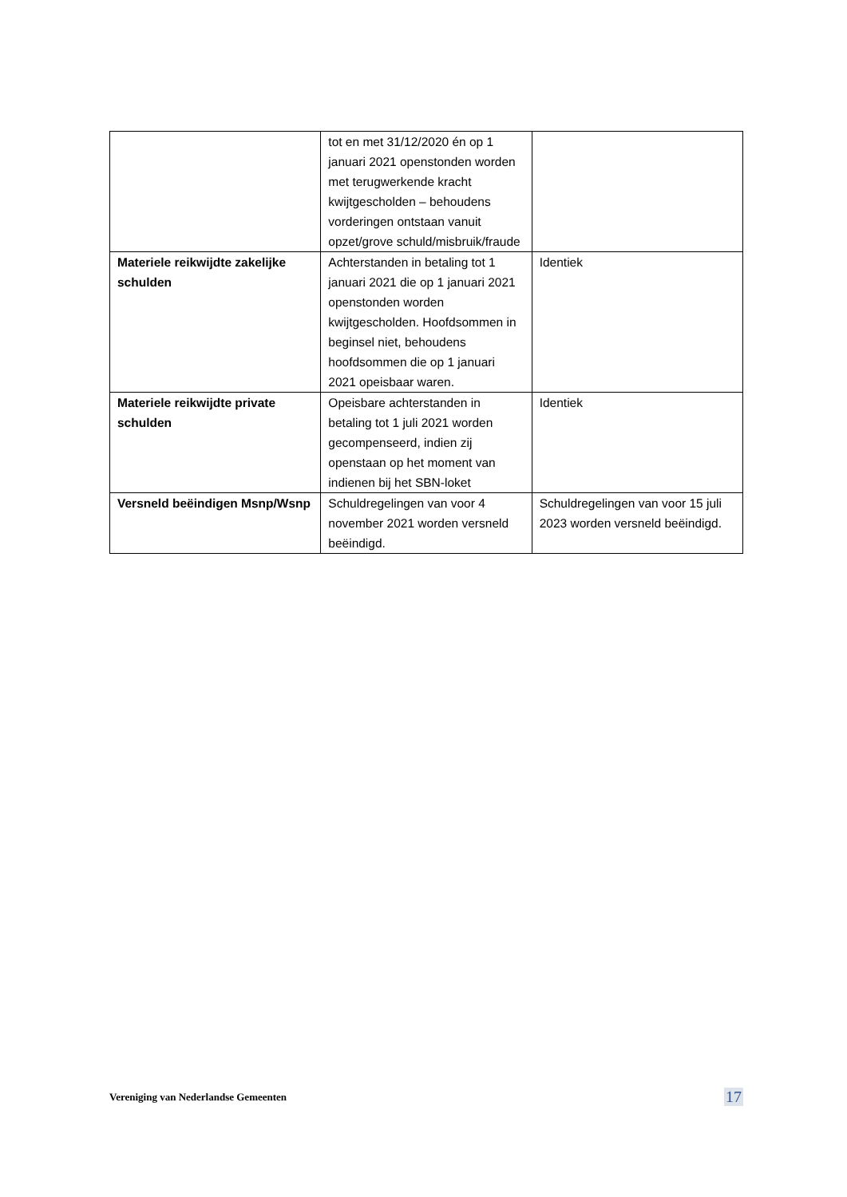| | tot en met 31/12/2020 én op 1 januari 2021 openstonden worden met terugwerkende kracht kwijtgescholden – behoudens vorderingen ontstaan vanuit opzet/grove schuld/misbruik/fraude | |
| Materiele reikwijdte zakelijke schulden | Achterstanden in betaling tot 1 januari 2021 die op 1 januari 2021 openstonden worden kwijtgescholden. Hoofdsommen in beginsel niet, behoudens hoofdsommen die op 1 januari 2021 opeisbaar waren. | Identiek |
| Materiele reikwijdte private schulden | Opeisbare achterstanden in betaling tot 1 juli 2021 worden gecompenseerd, indien zij openstaan op het moment van indienen bij het SBN-loket | Identiek |
| Versneld beëindigen Msnp/Wsnp | Schuldregelingen van voor 4 november 2021 worden versneld beëindigd. | Schuldregelingen van voor 15 juli 2023 worden versneld beëindigd. |
Vereniging van Nederlandse Gemeenten 17